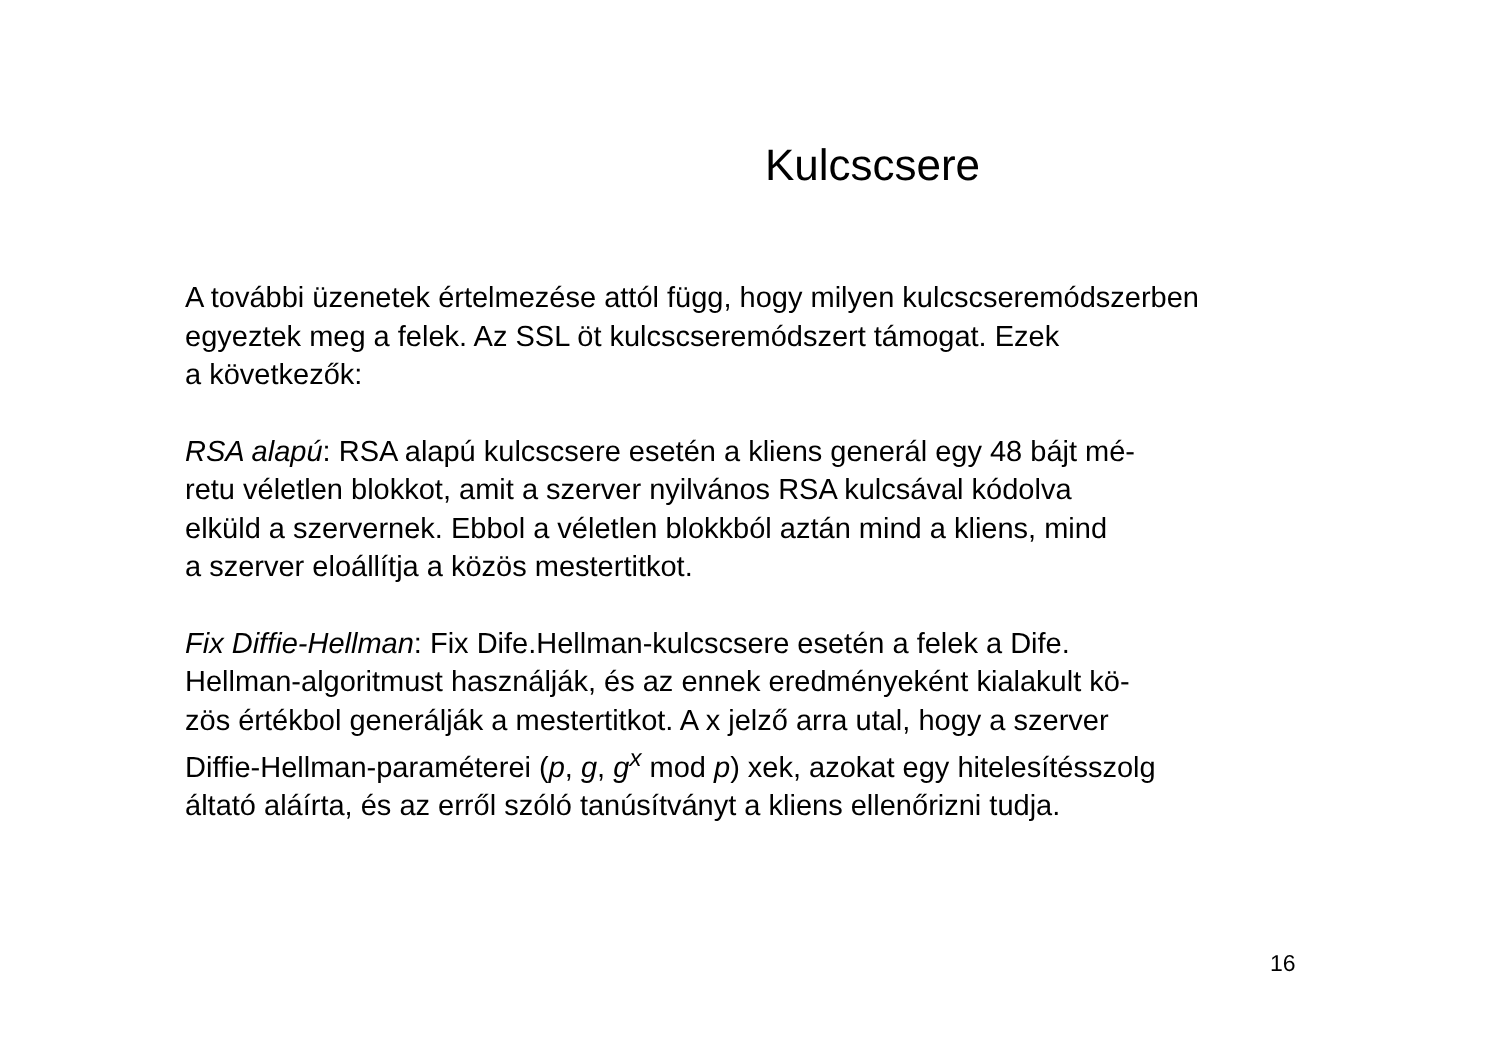Kulcscsere
A további üzenetek értelmezése attól függ, hogy milyen kulcscseremódszerben
egyeztek meg a felek. Az SSL öt kulcscseremódszert támogat. Ezek
a következők:
RSA alapú: RSA alapú kulcscsere esetén a kliens generál egy 48 bájt mé-
retu véletlen blokkot, amit a szerver nyilvános RSA kulcsával kódolva
elküld a szervernek. Ebbol a véletlen blokkból aztán mind a kliens, mind
a szerver eloállítja a közös mestertitkot.
Fix Diffie-Hellman: Fix Dife.Hellman-kulcscsere esetén a felek a Dife.
Hellman-algoritmust használják, és az ennek eredményeként kialakult kö-
zös értékbol generálják a mestertitkot. A x jelző arra utal, hogy a szerver
Diffie-Hellman-paraméterei (p, g, g<sup>x</sup> mod p) xek, azokat egy hitelesítésszolg
áltató aláírta, és az erről szóló tanúsítványt a kliens ellenőrizni tudja.
16